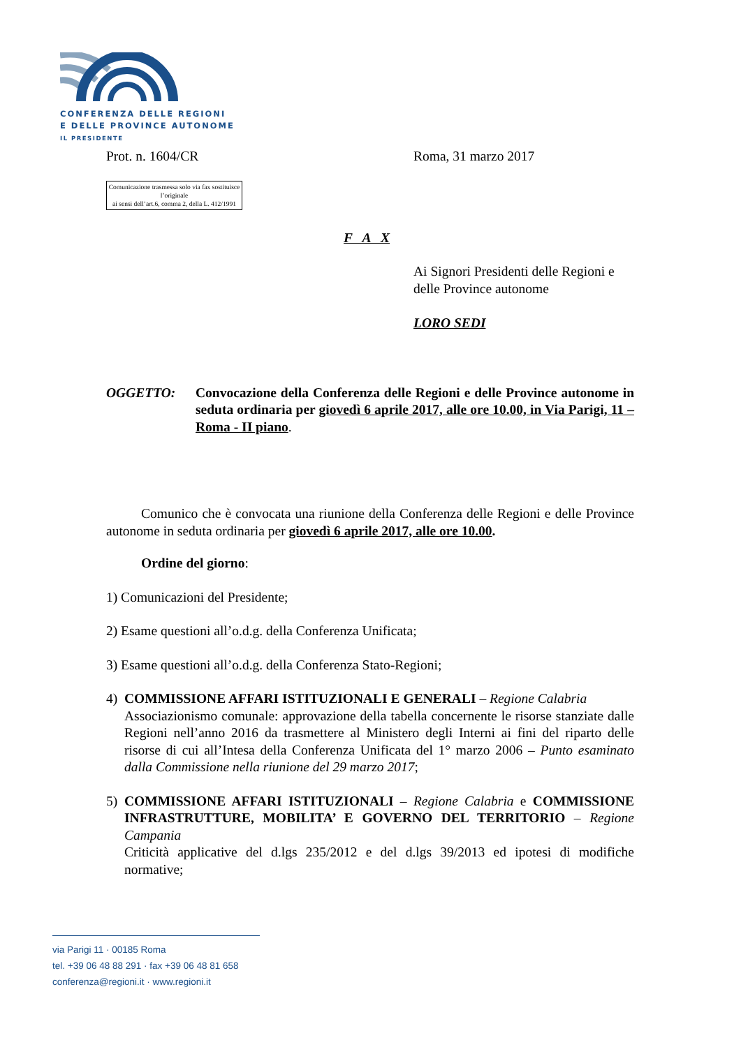CONFERENZA DELLE REGIONI
E DELLE PROVINCE AUTONOME
IL PRESIDENTE
Prot. n. 1604/CR Roma, 31 marzo 2017
Comunicazione trasmessa solo via fax sostituisce l’originale
ai sensi dell’art.6, comma 2, della L. 412/1991
F A X
Ai Signori Presidenti delle Regioni e delle Province autonome
LORO SEDI
OGGETTO: Convocazione della Conferenza delle Regioni e delle Province autonome in seduta ordinaria per giovedì 6 aprile 2017, alle ore 10.00, in Via Parigi, 11 – Roma - II piano.
Comunico che è convocata una riunione della Conferenza delle Regioni e delle Province autonome in seduta ordinaria per giovedì 6 aprile 2017, alle ore 10.00.
Ordine del giorno:
1) Comunicazioni del Presidente;
2) Esame questioni all’o.d.g. della Conferenza Unificata;
3) Esame questioni all’o.d.g. della Conferenza Stato-Regioni;
4) COMMISSIONE AFFARI ISTITUZIONALI E GENERALI – Regione Calabria
Associazionismo comunale: approvazione della tabella concernente le risorse stanziate dalle Regioni nell’anno 2016 da trasmettere al Ministero degli Interni ai fini del riparto delle risorse di cui all’Intesa della Conferenza Unificata del 1° marzo 2006 – Punto esaminato dalla Commissione nella riunione del 29 marzo 2017;
5) COMMISSIONE AFFARI ISTITUZIONALI – Regione Calabria e COMMISSIONE INFRASTRUTTURE, MOBILITA’ E GOVERNO DEL TERRITORIO – Regione Campania
Criticità applicative del d.lgs 235/2012 e del d.lgs 39/2013 ed ipotesi di modifiche normative;
via Parigi 11 · 00185 Roma
tel. +39 06 48 88 291 · fax +39 06 48 81 658
conferenza@regioni.it · www.regioni.it